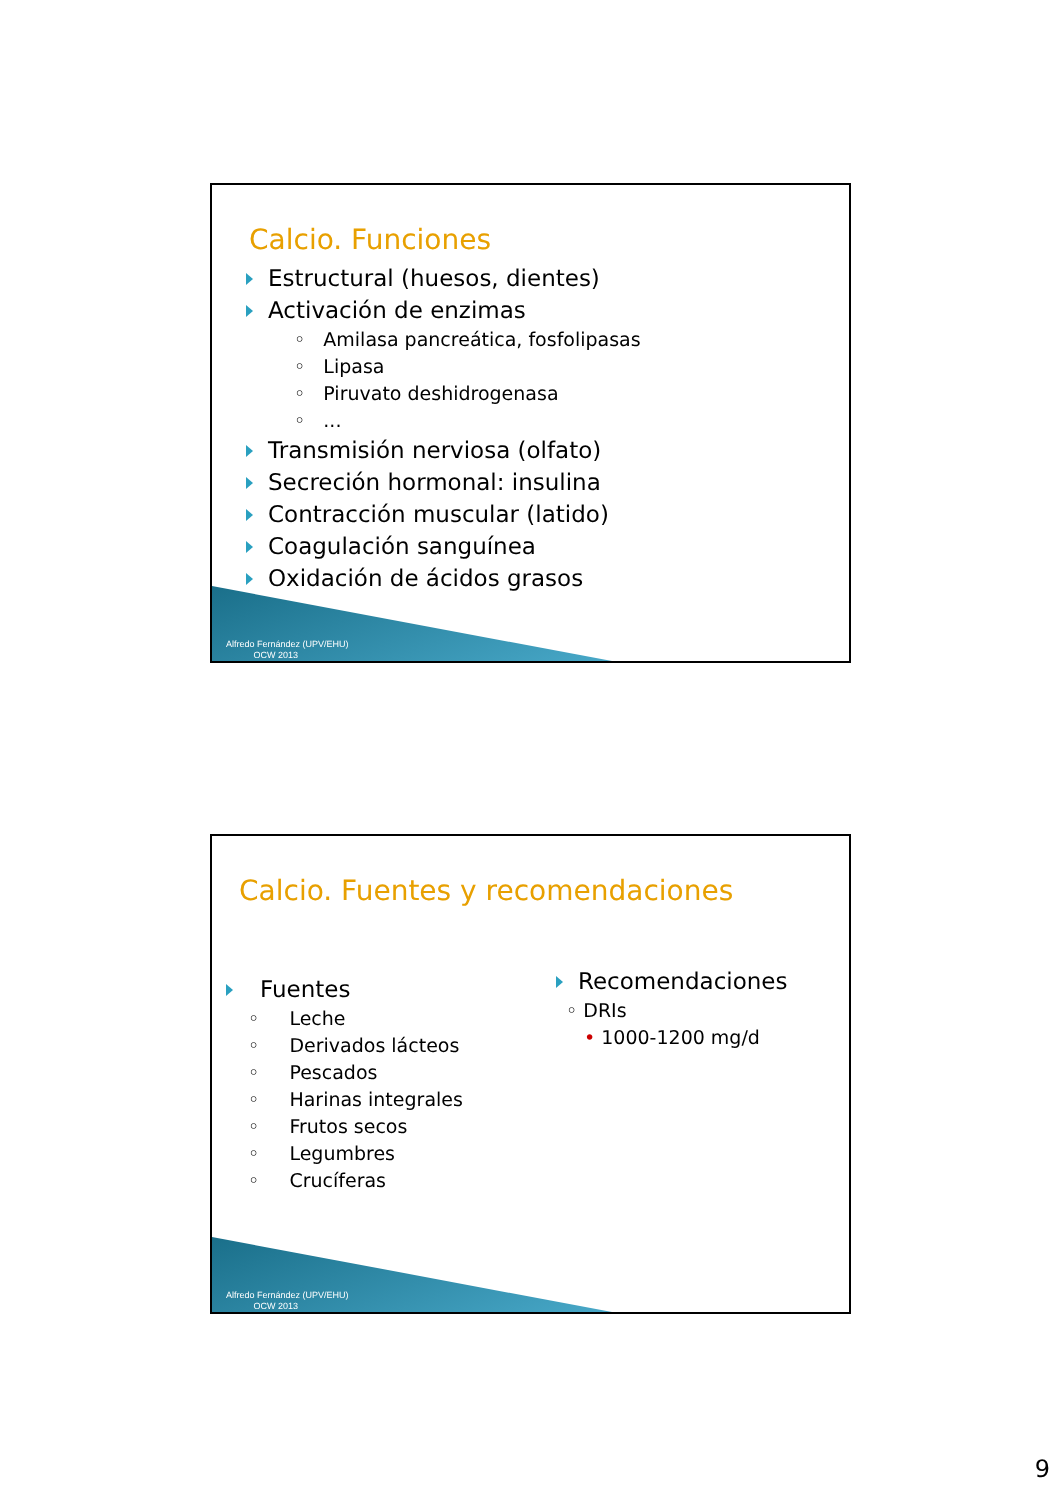Calcio. Funciones
Estructural (huesos, dientes)
Activación de enzimas
◦ Amilasa pancreática, fosfolipasas
◦ Lipasa
◦ Piruvato deshidrogenasa
◦ ...
Transmisión nerviosa (olfato)
Secreción hormonal: insulina
Contracción muscular (latido)
Coagulación sanguínea
Oxidación de ácidos grasos
Alfredo Fernández (UPV/EHU)
OCW 2013
Calcio. Fuentes y recomendaciones
Fuentes
◦ Leche
◦ Derivados lácteos
◦ Pescados
◦ Harinas integrales
◦ Frutos secos
◦ Legumbres
◦ Crucíferas
Recomendaciones
◦ DRIs
• 1000-1200 mg/d
Alfredo Fernández (UPV/EHU)
OCW 2013
9